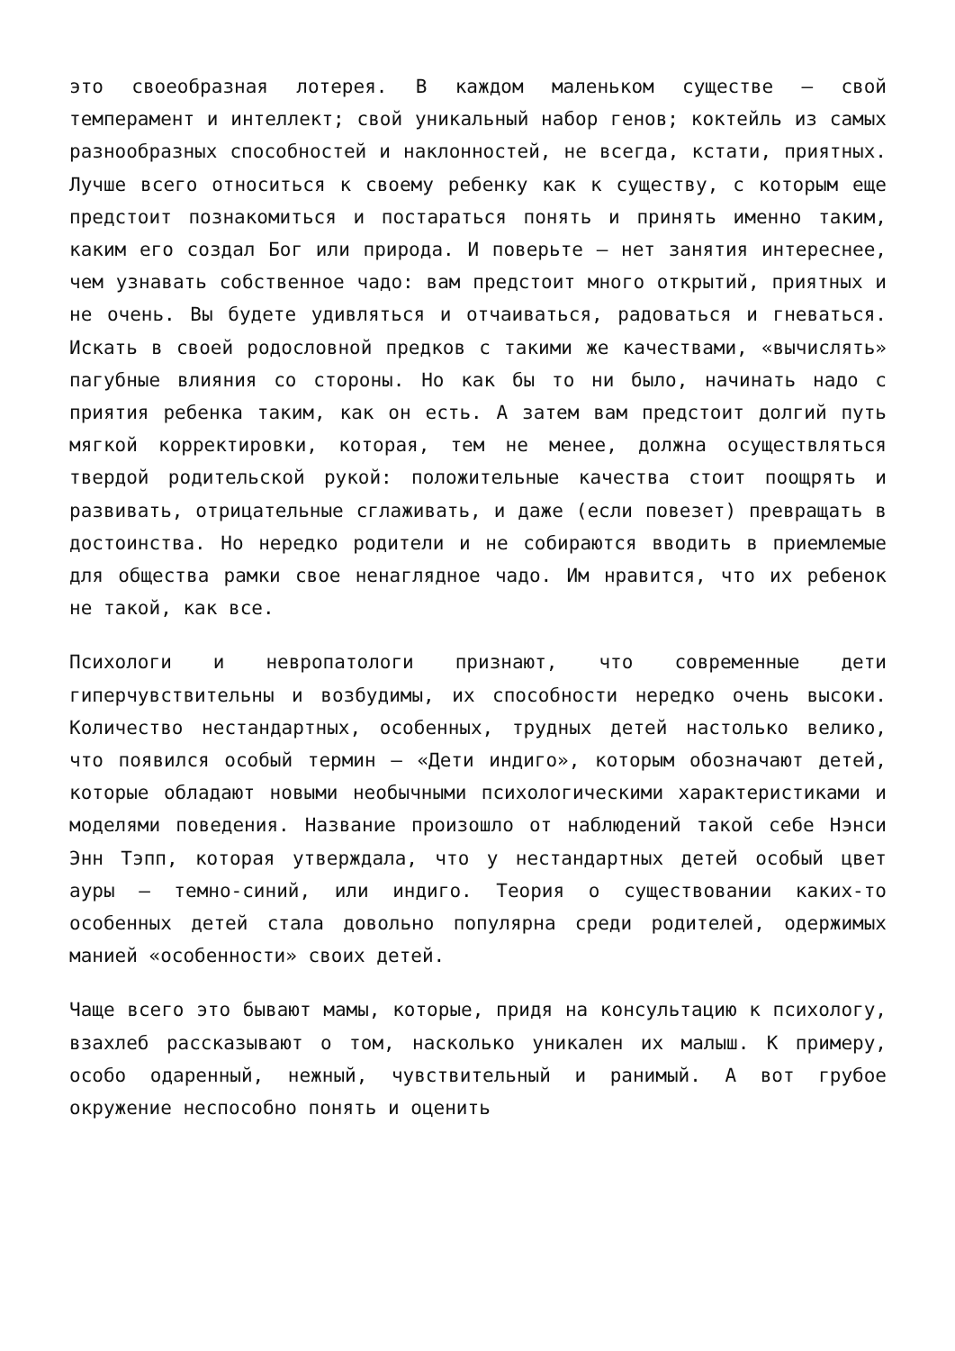это своеобразная лотерея. В каждом маленьком существе – свой темперамент и интеллект; свой уникальный набор генов; коктейль из самых разнообразных способностей и наклонностей, не всегда, кстати, приятных. Лучше всего относиться к своему ребенку как к существу, с которым еще предстоит познакомиться и постараться понять и принять именно таким, каким его создал Бог или природа. И поверьте – нет занятия интереснее, чем узнавать собственное чадо: вам предстоит много открытий, приятных и не очень. Вы будете удивляться и отчаиваться, радоваться и гневаться. Искать в своей родословной предков с такими же качествами, «вычислять» пагубные влияния со стороны. Но как бы то ни было, начинать надо с приятия ребенка таким, как он есть. А затем вам предстоит долгий путь мягкой корректировки, которая, тем не менее, должна осуществляться твердой родительской рукой: положительные качества стоит поощрять и развивать, отрицательные сглаживать, и даже (если повезет) превращать в достоинства. Но нередко родители и не собираются вводить в приемлемые для общества рамки свое ненаглядное чадо. Им нравится, что их ребенок не такой, как все.
Психологи и невропатологи признают, что современные дети гиперчувствительны и возбудимы, их способности нередко очень высоки. Количество нестандартных, особенных, трудных детей настолько велико, что появился особый термин – «Дети индиго», которым обозначают детей, которые обладают новыми необычными психологическими характеристиками и моделями поведения. Название произошло от наблюдений такой себе Нэнси Энн Тэпп, которая утверждала, что у нестандартных детей особый цвет ауры – темно-синий, или индиго. Теория о существовании каких-то особенных детей стала довольно популярна среди родителей, одержимых манией «особенности» своих детей.
Чаще всего это бывают мамы, которые, придя на консультацию к психологу, взахлеб рассказывают о том, насколько уникален их малыш. К примеру, особо одаренный, нежный, чувствительный и ранимый. А вот грубое окружение неспособно понять и оценить